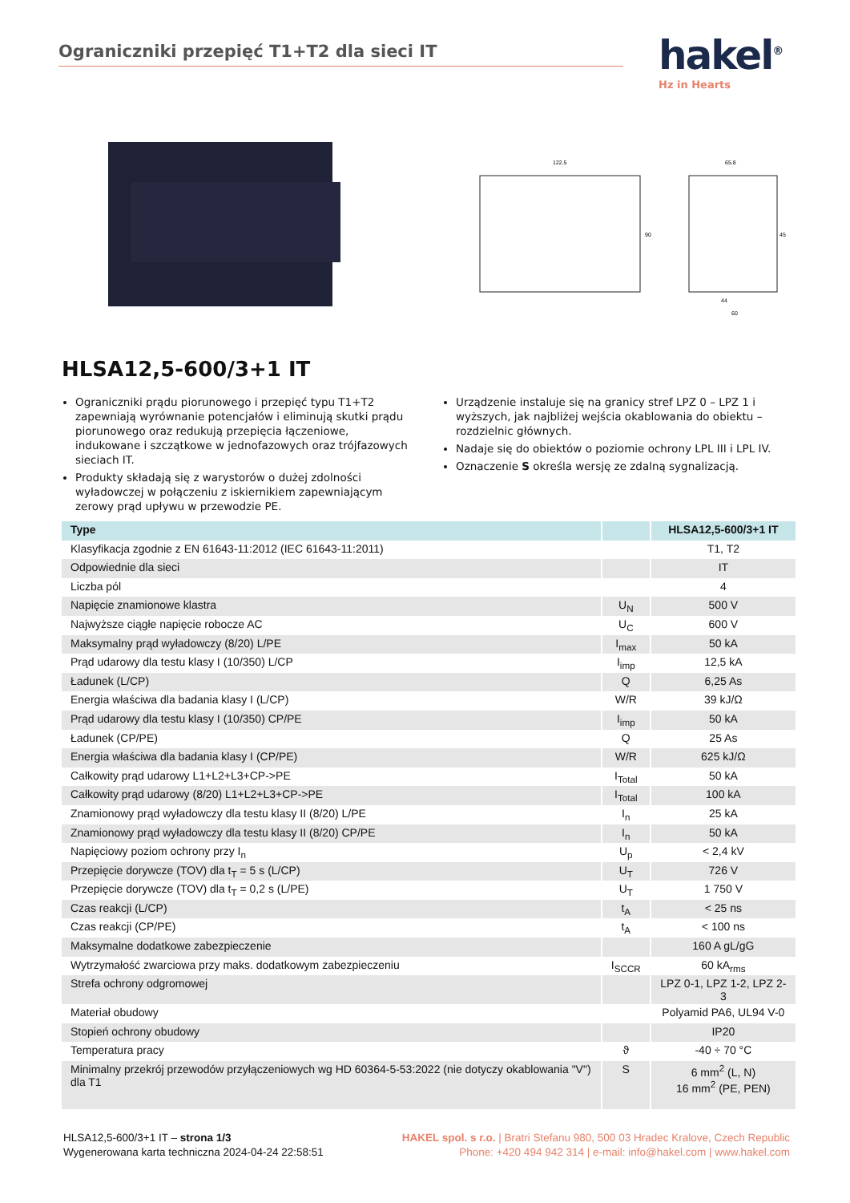Ograniczniki przepięć T1+T2 dla sieci IT hakel<sup>®</sup>
Hz in Hearts
122.5
65.8
90
45
44
60
HLSA12,5-600/3+1 IT
Ograniczniki prądu piorunowego i przepięć typu T1+T2 zapewniają wyrównanie potencjałów i eliminują skutki prądu piorunowego oraz redukują przepięcia łączeniowe, indukowane i szczątkowe w jednofazowych oraz trójfazowych sieciach IT.
Produkty składają się z warystorów o dużej zdolności wyładowczej w połączeniu z iskiernikiem zapewniającym zerowy prąd upływu w przewodzie PE.
Urządzenie instaluje się na granicy stref LPZ 0 – LPZ 1 i wyższych, jak najbliżej wejścia okablowania do obiektu – rozdzielnic głównych.
Nadaje się do obiektów o poziomie ochrony LPL III i LPL IV.
Oznaczenie S określa wersję ze zdalną sygnalizacją.
| Type | | HLSA12,5-600/3+1 IT |
| --- | --- | --- |
| Klasyfikacja zgodnie z EN 61643-11:2012 (IEC 61643-11:2011) | | T1, T2 |
| Odpowiednie dla sieci | | IT |
| Liczba pól | | 4 |
| Napięcie znamionowe klastra | U<sub>N</sub> | 500 V |
| Najwyższe ciągłe napięcie robocze AC | U<sub>C</sub> | 600 V |
| Maksymalny prąd wyładowczy (8/20) L/PE | I<sub>max</sub> | 50 kA |
| Prąd udarowy dla testu klasy I (10/350) L/CP | I<sub>imp</sub> | 12,5 kA |
| Ładunek (L/CP) | Q | 6,25 As |
| Energia właściwa dla badania klasy I (L/CP) | W/R | 39 kJ/Ω |
| Prąd udarowy dla testu klasy I (10/350) CP/PE | I<sub>imp</sub> | 50 kA |
| Ładunek (CP/PE) | Q | 25 As |
| Energia właściwa dla badania klasy I (CP/PE) | W/R | 625 kJ/Ω |
| Całkowity prąd udarowy L1+L2+L3+CP->PE | I<sub>Total</sub> | 50 kA |
| Całkowity prąd udarowy (8/20) L1+L2+L3+CP->PE | I<sub>Total</sub> | 100 kA |
| Znamionowy prąd wyładowczy dla testu klasy II (8/20) L/PE | I<sub>n</sub> | 25 kA |
| Znamionowy prąd wyładowczy dla testu klasy II (8/20) CP/PE | I<sub>n</sub> | 50 kA |
| Napięciowy poziom ochrony przy I<sub>n</sub> | U<sub>p</sub> | < 2,4 kV |
| Przepięcie dorywcze (TOV) dla t<sub>T</sub> = 5 s (L/CP) | U<sub>T</sub> | 726 V |
| Przepięcie dorywcze (TOV) dla t<sub>T</sub> = 0,2 s (L/PE) | U<sub>T</sub> | 1 750 V |
| Czas reakcji (L/CP) | t<sub>A</sub> | < 25 ns |
| Czas reakcji (CP/PE) | t<sub>A</sub> | < 100 ns |
| Maksymalne dodatkowe zabezpieczenie | | 160 A gL/gG |
| Wytrzymałość zwarciowa przy maks. dodatkowym zabezpieczeniu | I<sub>SCCR</sub> | 60 kA<sub>rms</sub> |
| Strefa ochrony odgromowej | | LPZ 0-1, LPZ 1-2, LPZ 2-3 |
| Materiał obudowy | | Polyamid PA6, UL94 V-0 |
| Stopień ochrony obudowy | | IP20 |
| Temperatura pracy | ϑ | -40 ÷ 70 °C |
| Minimalny przekrój przewodów przyłączeniowych wg HD 60364-5-53:2022 (nie dotyczy okablowania "V") dla T1 | S | 6 mm<sup>2</sup> (L, N) 16 mm<sup>2</sup> (PE, PEN) |
HLSA12,5-600/3+1 IT – strona 1/3
Wygenerowana karta techniczna 2024-04-24 22:58:51
HAKEL spol. s r.o. | Bratri Stefanu 980, 500 03 Hradec Kralove, Czech Republic
Phone: +420 494 942 314 | e-mail: info@hakel.com | www.hakel.com